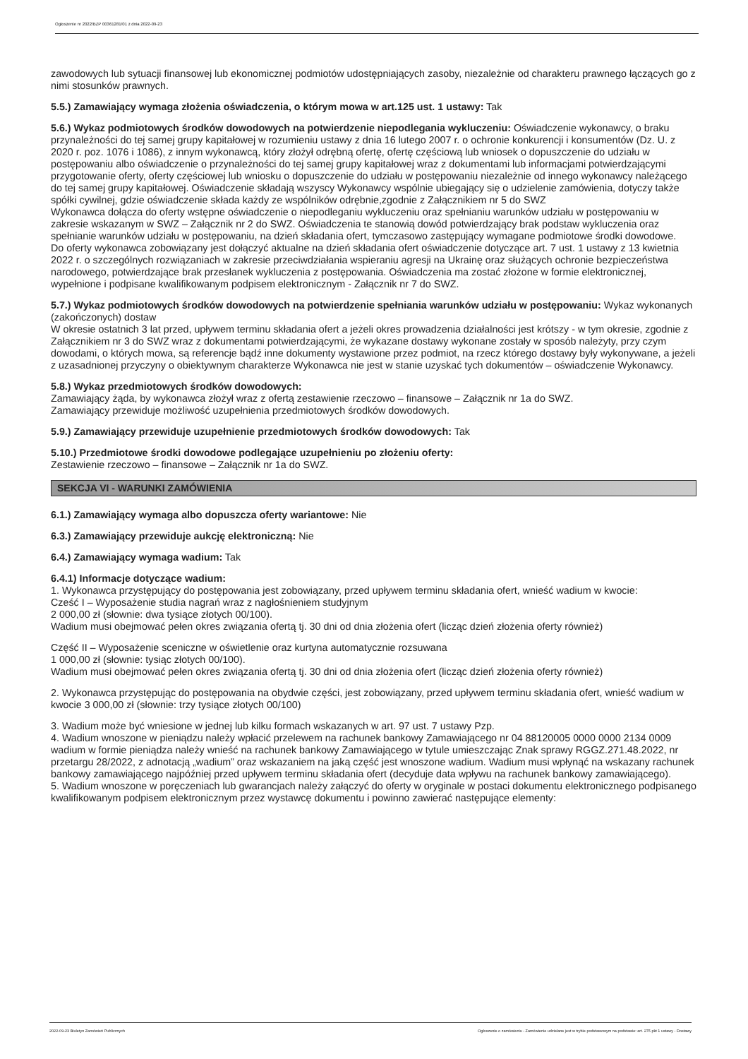Ogłoszenie nr 2022/BZP 00361281/01 z dnia 2022-09-23
zawodowych lub sytuacji finansowej lub ekonomicznej podmiotów udostępniających zasoby, niezależnie od charakteru prawnego łączących go z nimi stosunków prawnych.
5.5.) Zamawiający wymaga złożenia oświadczenia, o którym mowa w art.125 ust. 1 ustawy: Tak
5.6.) Wykaz podmiotowych środków dowodowych na potwierdzenie niepodlegania wykluczeniu: Oświadczenie wykonawcy, o braku przynależności do tej samej grupy kapitałowej w rozumieniu ustawy z dnia 16 lutego 2007 r. o ochronie konkurencji i konsumentów (Dz. U. z 2020 r. poz. 1076 i 1086), z innym wykonawcą, który złożył odrębną ofertę, ofertę częściową lub wniosek o dopuszczenie do udziału w postępowaniu albo oświadczenie o przynależności do tej samej grupy kapitałowej wraz z dokumentami lub informacjami potwierdzającymi przygotowanie oferty, oferty częściowej lub wniosku o dopuszczenie do udziału w postępowaniu niezależnie od innego wykonawcy należącego do tej samej grupy kapitałowej. Oświadczenie składają wszyscy Wykonawcy wspólnie ubiegający się o udzielenie zamówienia, dotyczy także spółki cywilnej, gdzie oświadczenie składa każdy ze wspólników odrębnie,zgodnie z Załącznikiem nr 5 do SWZ
Wykonawca dołącza do oferty wstępne oświadczenie o niepodleganiu wykluczeniu oraz spełnianiu warunków udziału w postępowaniu w zakresie wskazanym w SWZ – Załącznik nr 2 do SWZ. Oświadczenia te stanowią dowód potwierdzający brak podstaw wykluczenia oraz spełnianie warunków udziału w postępowaniu, na dzień składania ofert, tymczasowo zastępujący wymagane podmiotowe środki dowodowe.
Do oferty wykonawca zobowiązany jest dołączyć aktualne na dzień składania ofert oświadczenie dotyczące art. 7 ust. 1 ustawy z 13 kwietnia 2022 r. o szczególnych rozwiązaniach w zakresie przeciwdziałania wspieraniu agresji na Ukrainę oraz służących ochronie bezpieczeństwa narodowego, potwierdzające brak przesłanek wykluczenia z postępowania. Oświadczenia ma zostać złożone w formie elektronicznej, wypełnione i podpisane kwalifikowanym podpisem elektronicznym - Załącznik nr 7 do SWZ.
5.7.) Wykaz podmiotowych środków dowodowych na potwierdzenie spełniania warunków udziału w postępowaniu: Wykaz wykonanych (zakończonych) dostaw
W okresie ostatnich 3 lat przed, upływem terminu składania ofert a jeżeli okres prowadzenia działalności jest krótszy - w tym okresie, zgodnie z Załącznikiem nr 3 do SWZ wraz z dokumentami potwierdzającymi, że wykazane dostawy wykonane zostały w sposób należyty, przy czym dowodami, o których mowa, są referencje bądź inne dokumenty wystawione przez podmiot, na rzecz którego dostawy były wykonywane, a jeżeli z uzasadnionej przyczyny o obiektywnym charakterze Wykonawca nie jest w stanie uzyskać tych dokumentów – oświadczenie Wykonawcy.
5.8.) Wykaz przedmiotowych środków dowodowych:
Zamawiający żąda, by wykonawca złożył wraz z ofertą zestawienie rzeczowo – finansowe – Załącznik nr 1a do SWZ.
Zamawiający przewiduje możliwość uzupełnienia przedmiotowych środków dowodowych.
5.9.) Zamawiający przewiduje uzupełnienie przedmiotowych środków dowodowych: Tak
5.10.) Przedmiotowe środki dowodowe podlegające uzupełnieniu po złożeniu oferty:
Zestawienie rzeczowo – finansowe – Załącznik nr 1a do SWZ.
SEKCJA VI - WARUNKI ZAMÓWIENIA
6.1.) Zamawiający wymaga albo dopuszcza oferty wariantowe: Nie
6.3.) Zamawiający przewiduje aukcję elektroniczną: Nie
6.4.) Zamawiający wymaga wadium: Tak
6.4.1) Informacje dotyczące wadium:
1. Wykonawca przystępujący do postępowania jest zobowiązany, przed upływem terminu składania ofert, wnieść wadium w kwocie:
Cześć I – Wyposażenie studia nagrań wraz z nagłośnieniem studyjnym
2 000,00 zł (słownie: dwa tysiące złotych 00/100).
Wadium musi obejmować pełen okres związania ofertą tj. 30 dni od dnia złożenia ofert (licząc dzień złożenia oferty również)
Część II – Wyposażenie sceniczne w oświetlenie oraz kurtyna automatycznie rozsuwana
1 000,00 zł (słownie: tysiąc złotych 00/100).
Wadium musi obejmować pełen okres związania ofertą tj. 30 dni od dnia złożenia ofert (licząc dzień złożenia oferty również)
2. Wykonawca przystępując do postępowania na obydwie części, jest zobowiązany, przed upływem terminu składania ofert, wnieść wadium w kwocie 3 000,00 zł (słownie: trzy tysiące złotych 00/100)
3. Wadium może być wniesione w jednej lub kilku formach wskazanych w art. 97 ust. 7 ustawy Pzp.
4. Wadium wnoszone w pieniądzu należy wpłacić przelewem na rachunek bankowy Zamawiającego nr 04 88120005 0000 0000 2134 0009 wadium w formie pieniądza należy wnieść na rachunek bankowy Zamawiającego w tytule umieszczając Znak sprawy RGGZ.271.48.2022, nr przetargu 28/2022, z adnotacją „wadium” oraz wskazaniem na jaką część jest wnoszone wadium. Wadium musi wpłynąć na wskazany rachunek bankowy zamawiającego najpóźniej przed upływem terminu składania ofert (decyduje data wpływu na rachunek bankowy zamawiającego).
5. Wadium wnoszone w poręczeniach lub gwarancjach należy załączyć do oferty w oryginale w postaci dokumentu elektronicznego podpisanego kwalifikowanym podpisem elektronicznym przez wystawcę dokumentu i powinno zawierać następujące elementy:
2022-09-23 Biuletyn Zamówień Publicznych Ogłoszenie o zamówieniu - Zamówienie udzielane jest w trybie podstawowym na podstawie: art. 275 pkt 1 ustawy - Dostawy